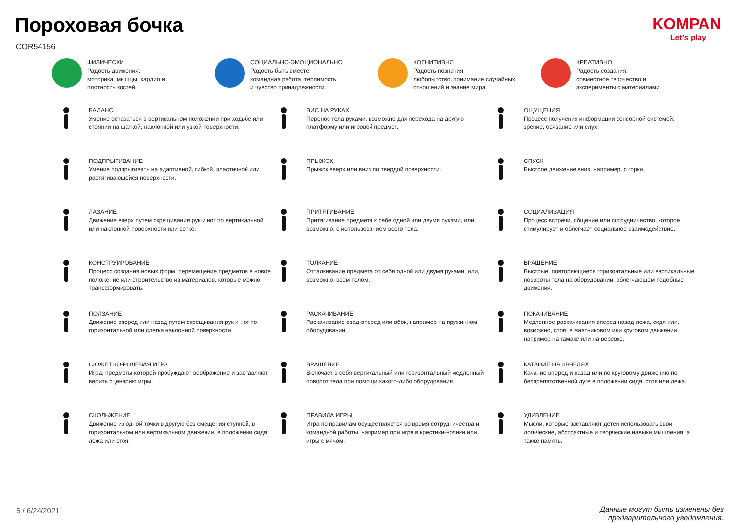Пороховая бочка
COR54156
KOMPAN
Let’s play
ФИЗИЧЕСКИ
Радость движения:
моторика, мышцы, кардио и
плотность костей.
СОЦИАЛЬНО-ЭМОЦИОНАЛЬНО
Радость быть вместе:
командная работа, терпимость
и чувство принадлежности.
КОГНИТИВНО
Радость познания:
любопытство, понимание случайных
отношений и знание мира.
КРЕАТИВНО
Радость создания:
совместное творчество и
эксперименты с материалами.
БАЛАНС
Умение оставаться в вертикальном положении при ходьбе или стоянии на шаткой, наклонной или узкой поверхности.
ВИС НА РУКАХ
Перенос тела руками, возможно для перехода на другую платформу или игровой предмет.
ОЩУЩЕНИЯ
Процесс получения информации сенсорной системой: зрение, осязание или слух.
ПОДПРЫГИВАНИЕ
Умение подпрыгивать на адаптивной, гибкой, эластичной или растягивающейся поверхности.
ПРЫЖОК
Прыжок вверх или вниз по твердой поверхности.
СПУСК
Быстрое движение вниз, например, с горки.
ЛАЗАНИЕ
Движение вверх путем скрещивания рук и ног по вертикальной или наклонной поверхности или сетке.
ПРИТЯГИВАНИЕ
Притягивание предмета к себе одной или двумя руками, или, возможно, с использованием всего тела.
СОЦИАЛИЗАЦИЯ
Процесс встречи, общение или сотрудничество, которое стимулирует и облегчает социальное взаимодействие.
КОНСТРУИРОВАНИЕ
Процесс создания новых форм, перемещение предметов в новое положение или строительство из материалов, которые можно трансформировать.
ТОЛКАНИЕ
Отталкивание предмета от себя одной или двумя руками, или, возможно, всем телом.
ВРАЩЕНИЕ
Быстрые, повторяющиеся горизонтальные или вертикальные повороты тела на оборудовании, облегчающем подобные движения.
ПОЛЗАНИЕ
Движение вперед или назад путем скрещивания рук и ног по горизонтальной или слегка наклонной поверхности.
РАСКАЧИВАНИЕ
Раскачивание взад-вперед или вбок, например на пружинном оборудовании.
ПОКАЧИВАНИЕ
Медленное раскачивания вперед-назад лежа, сидя или, возможно, стоя, в маятниковом или круговом движении, например на гамаке или на веревке.
СЮЖЕТНО-РОЛЕВАЯ ИГРА
Игра, предметы которой пробуждают воображение и заставляют верить сценарию игры.
ВРАЩЕНИЕ
Включает в себя вертикальный или горизонтальный медленный поворот тела при помощи какого-либо оборудования.
КАТАНИЕ НА КАЧЕЛЯХ
Качание вперед и назад или по круговому движению по беспрепятственной дуге в положении сидя, стоя или лежа.
СКОЛЬЖЕНИЕ
Движение из одной точки в другую без смещения ступней, в горизонтальном или вертикальном движении, в положении сидя, лежа или стоя.
ПРАВИЛА ИГРЫ
Игра по правилам осуществляется во время сотрудничества и командной работы, например при игре в крестики-нолики или игры с мячом.
УДИВЛЕНИЕ
Мысли, которые заставляют детей использовать свои логические, абстрактные и творческие навыки мышления, а также память.
5 / 6/24/2021
Данные могут быть изменены без предварительного уведомления.